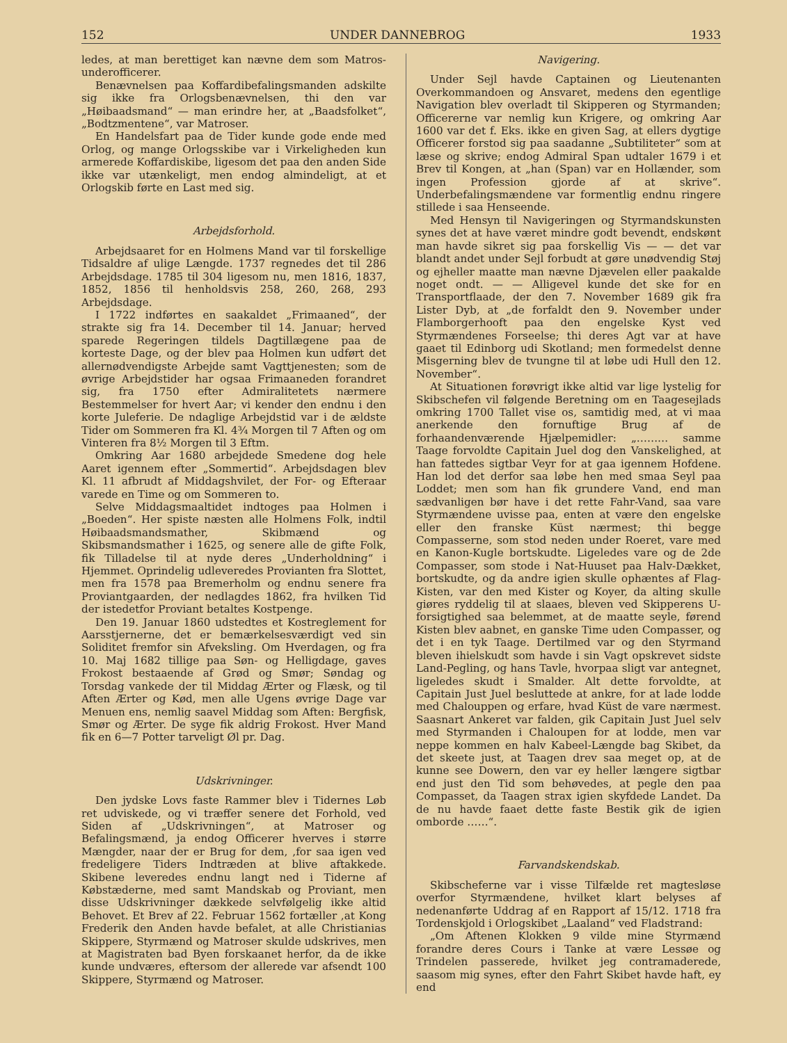152 UNDER DANNEBROG 1933
ledes, at man berettiget kan nævne dem som Matros-underofficerer.
Benævnelsen paa Koffardibefalingsmanden adskilte sig ikke fra Orlogsbenævnelsen, thi den var „Høibaadsmand“ — man erindre her, at „Baadsfolket“, „Bodtzmentene“, var Matroser.
En Handelsfart paa de Tider kunde gode ende med Orlog, og mange Orlogsskibe var i Virkeligheden kun armerede Koffardiskibe, ligesom det paa den anden Side ikke var utænkeligt, men endog almindeligt, at et Orlogskib førte en Last med sig.
Arbejdsforhold.
Arbejdsaaret for en Holmens Mand var til forskellige Tidsaldre af ulige Længde. 1737 regnedes det til 286 Arbejdsdage. 1785 til 304 ligesom nu, men 1816, 1837, 1852, 1856 til henholdsvis 258, 260, 268, 293 Arbejdsdage.
I 1722 indførtes en saakaldet „Frimaaned“, der strakte sig fra 14. December til 14. Januar; herved sparede Regeringen tildels Dagtillægene paa de korteste Dage, og der blev paa Holmen kun udført det allernødvendigste Arbejde samt Vagttjenesten; som de øvrige Arbejdstider har ogsaa Frimaaneden forandret sig, fra 1750 efter Admiralitetets nærmere Bestemmelser for hvert Aar; vi kender den endnu i den korte Juleferie. De ndaglige Arbejdstid var i de ældste Tider om Sommeren fra Kl. 4¾ Morgen til 7 Aften og om Vinteren fra 8½ Morgen til 3 Eftm.
Omkring Aar 1680 arbejdede Smedene dog hele Aaret igennem efter „Sommertid“. Arbejdsdagen blev Kl. 11 afbrudt af Middagshvilet, der For- og Efteraar varede en Time og om Sommeren to.
Selve Middagsmaaltidet indtoges paa Holmen i „Boeden“. Her spiste næsten alle Holmens Folk, indtil Høibaadsmandsmather, Skibmænd og Skibsmandsmather i 1625, og senere alle de gifte Folk, fik Tilladelse til at nyde deres „Underholdning“ i Hjemmet. Oprindelig udleveredes Provianten fra Slottet, men fra 1578 paa Bremerholm og endnu senere fra Proviantgaarden, der nedlagdes 1862, fra hvilken Tid der istedetfor Proviant betaltes Kostpenge.
Den 19. Januar 1860 udstedtes et Kostreglement for Aarsstjernerne, det er bemærkelsesværdigt ved sin Soliditet fremfor sin Afveksling. Om Hverdagen, og fra 10. Maj 1682 tillige paa Søn- og Helligdage, gaves Frokost bestaaende af Grød og Smør; Søndag og Torsdag vankede der til Middag Ærter og Flæsk, og til Aften Ærter og Kød, men alle Ugens øvrige Dage var Menuen ens, nemlig saavel Middag som Aften: Bergfisk, Smør og Ærter. De syge fik aldrig Frokost. Hver Mand fik en 6—7 Potter tarveligt Øl pr. Dag.
Udskrivninger.
Den jydske Lovs faste Rammer blev i Tidernes Løb ret udviskede, og vi træffer senere det Forhold, ved Siden af „Udskrivningen“, at Matroser og Befalingsmænd, ja endog Officerer hverves i større Mængder, naar der er Brug for dem, ,for saa igen ved fredeligere Tiders Indtræden at blive aftakkede. Skibene leveredes endnu langt ned i Tiderne af Købstæderne, med samt Mandskab og Proviant, men disse Udskrivninger dækkede selvfølgelig ikke altid Behovet. Et Brev af 22. Februar 1562 fortæller ,at Kong Frederik den Anden havde befalet, at alle Christianias Skippere, Styrmænd og Matroser skulde udskrives, men at Magistraten bad Byen forskaanet herfor, da de ikke kunde undværes, eftersom der allerede var afsendt 100 Skippere, Styrmænd og Matroser.
Navigering.
Under Sejl havde Captainen og Lieutenanten Overkommandoen og Ansvaret, medens den egentlige Navigation blev overladt til Skipperen og Styrmanden; Officererne var nemlig kun Krigere, og omkring Aar 1600 var det f. Eks. ikke en given Sag, at ellers dygtige Officerer forstod sig paa saadanne „Subtiliteter“ som at læse og skrive; endog Admiral Span udtaler 1679 i et Brev til Kongen, at „han (Span) var en Hollænder, som ingen Profession gjorde af at skrive“. Underbefalingsmændene var formentlig endnu ringere stillede i saa Henseende.
Med Hensyn til Navigeringen og Styrmandskunsten synes det at have været mindre godt bevendt, endskønt man havde sikret sig paa forskellig Vis — — det var blandt andet under Sejl forbudt at gøre unødvendig Støj og ejheller maatte man nævne Djævelen eller paakalde noget ondt. — — Alligevel kunde det ske for en Transportflaade, der den 7. November 1689 gik fra Lister Dyb, at „de forfaldt den 9. November under Flamborgerhooft paa den engelske Kyst ved Styrmændenes Forseelse; thi deres Agt var at have gaaet til Edinborg udi Skotland; men formedelst denne Misgerning blev de tvungne til at løbe udi Hull den 12. November“.
At Situationen forøvrigt ikke altid var lige lystelig for Skibschefen vil følgende Beretning om en Taagesejlads omkring 1700 Tallet vise os, samtidig med, at vi maa anerkende den fornuftige Brug af de forhaandenværende Hjælpemidler: „……… samme Taage forvoldte Capitain Juel dog den Vanskelighed, at han fattedes sigtbar Veyr for at gaa igennem Hofdene. Han lod det derfor saa løbe hen med smaa Seyl paa Loddet; men som han fik grundere Vand, end man sædvanligen bør have i det rette Fahr-Vand, saa vare Styrmændene uvisse paa, enten at være den engelske eller den franske Küst nærmest; thi begge Compasserne, som stod neden under Roeret, vare med en Kanon-Kugle bortskudte. Ligeledes vare og de 2de Compasser, som stode i Nat-Huuset paa Halv-Dækket, bortskudte, og da andre igien skulle ophæntes af Flag-Kisten, var den med Kister og Koyer, da alting skulle giøres ryddelig til at slaaes, bleven ved Skipperens U-forsigtighed saa belemmet, at de maatte seyle, førend Kisten blev aabnet, en ganske Time uden Compasser, og det i en tyk Taage. Dertilmed var og den Styrmand bleven ihielskudt som havde i sin Vagt opskrevet sidste Land-Pegling, og hans Tavle, hvorpaa sligt var antegnet, ligeledes skudt i Smalder. Alt dette forvoldte, at Capitain Just Juel besluttede at ankre, for at lade lodde med Chalouppen og erfare, hvad Küst de vare nærmest. Saasnart Ankeret var falden, gik Capitain Just Juel selv med Styrmanden i Chaloupen for at lodde, men var neppe kommen en halv Kabeel-Længde bag Skibet, da det skeete just, at Taagen drev saa meget op, at de kunne see Dowern, den var ey heller længere sigtbar end just den Tid som behøvedes, at pegle den paa Compasset, da Taagen strax igien skyfdede Landet. Da de nu havde faaet dette faste Bestik gik de igien omborde ……“.
Farvandskendskab.
Skibscheferne var i visse Tilfælde ret magtesløse overfor Styrmændene, hvilket klart belyses af nedenanførte Uddrag af en Rapport af 15/12. 1718 fra Tordenskjold i Orlogskibet „Laaland“ ved Fladstrand:
„Om Aftenen Klokken 9 vilde mine Styrmænd forandre deres Cours i Tanke at være Lessøe og Trindelen passerede, hvilket jeg contramaderede, saasom mig synes, efter den Fahrt Skibet havde haft, ey end